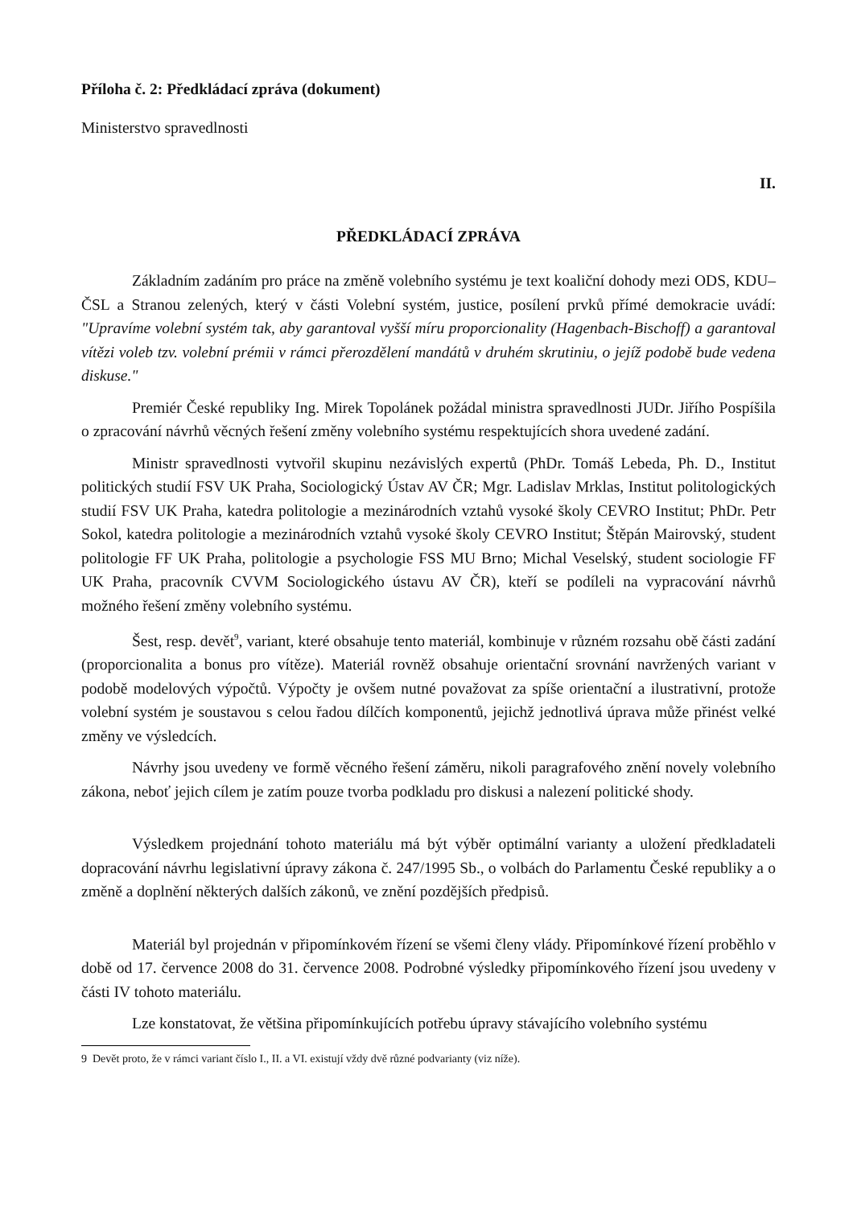Příloha č. 2: Předkládací zpráva (dokument)
Ministerstvo spravedlnosti
II.
PŘEDKLÁDACÍ ZPRÁVA
Základním zadáním pro práce na změně volebního systému je text koaliční dohody mezi ODS, KDU–ČSL a Stranou zelených, který v části Volební systém, justice, posílení prvků přímé demokracie uvádí: "Upravíme volební systém tak, aby garantoval vyšší míru proporcionality (Hagenbach-Bischoff) a garantoval vítězi voleb tzv. volební prémii v rámci přerozdělení mandátů v druhém skrutiniu, o jejíž podobě bude vedena diskuse."
Premiér České republiky Ing. Mirek Topolánek požádal ministra spravedlnosti JUDr. Jiřího Pospíšila o zpracování návrhů věcných řešení změny volebního systému respektujících shora uvedené zadání.
Ministr spravedlnosti vytvořil skupinu nezávislých expertů (PhDr. Tomáš Lebeda, Ph. D., Institut politických studií FSV UK Praha, Sociologický Ústav AV ČR; Mgr. Ladislav Mrklas, Institut politologických studií FSV UK Praha, katedra politologie a mezinárodních vztahů vysoké školy CEVRO Institut; PhDr. Petr Sokol, katedra politologie a mezinárodních vztahů vysoké školy CEVRO Institut; Štěpán Mairovský, student politologie FF UK Praha, politologie a psychologie FSS MU Brno; Michal Veselský, student sociologie FF UK Praha, pracovník CVVM Sociologického ústavu AV ČR), kteří se podíleli na vypracování návrhů možného řešení změny volebního systému.
Šest, resp. devět<sup>9</sup>, variant, které obsahuje tento materiál, kombinuje v různém rozsahu obě části zadání (proporcionalita a bonus pro vítěze). Materiál rovněž obsahuje orientační srovnání navržených variant v podobě modelových výpočtů. Výpočty je ovšem nutné považovat za spíše orientační a ilustrativní, protože volební systém je soustavou s celou řadou dílčích komponentů, jejichž jednotlivá úprava může přinést velké změny ve výsledcích.
Návrhy jsou uvedeny ve formě věcného řešení záměru, nikoli paragrafového znění novely volebního zákona, neboť jejich cílem je zatím pouze tvorba podkladu pro diskusi a nalezení politické shody.
Výsledkem projednání tohoto materiálu má být výběr optimální varianty a uložení předkladateli dopracování návrhu legislativní úpravy zákona č. 247/1995 Sb., o volbách do Parlamentu České republiky a o změně a doplnění některých dalších zákonů, ve znění pozdějších předpisů.
Materiál byl projednán v připomínkovém řízení se všemi členy vlády. Připomínkové řízení proběhlo v době od 17. července 2008 do 31. července 2008. Podrobné výsledky připomínkového řízení jsou uvedeny v části IV tohoto materiálu.
Lze konstatovat, že většina připomínkujících potřebu úpravy stávajícího volebního systému
9 Devět proto, že v rámci variant číslo I., II. a VI. existují vždy dvě různé podvarianty (viz níže).